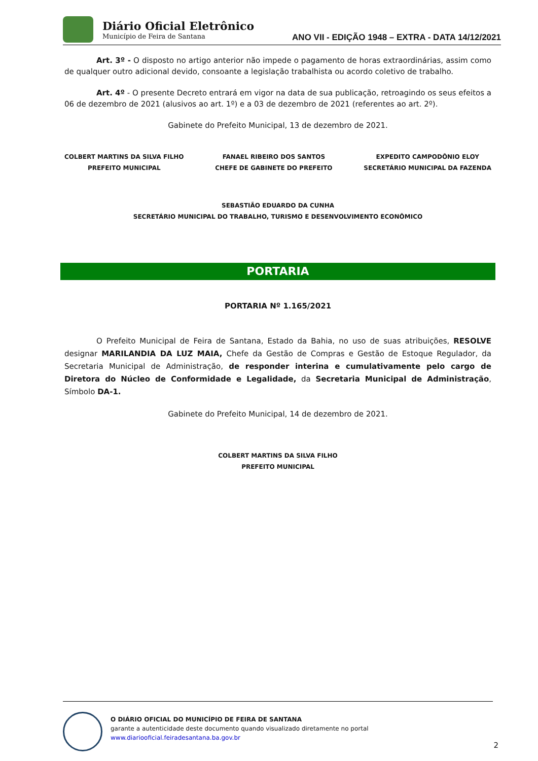Diário Oficial Eletrônico
Município de Feira de Santana
ANO VII - EDIÇÃO 1948 – EXTRA - DATA 14/12/2021
Art. 3º - O disposto no artigo anterior não impede o pagamento de horas extraordinárias, assim como de qualquer outro adicional devido, consoante a legislação trabalhista ou acordo coletivo de trabalho.
Art. 4º - O presente Decreto entrará em vigor na data de sua publicação, retroagindo os seus efeitos a 06 de dezembro de 2021 (alusivos ao art. 1º) e a 03 de dezembro de 2021 (referentes ao art. 2º).
Gabinete do Prefeito Municipal, 13 de dezembro de 2021.
COLBERT MARTINS DA SILVA FILHO
PREFEITO MUNICIPAL
FANAEL RIBEIRO DOS SANTOS
CHEFE DE GABINETE DO PREFEITO
EXPEDITO CAMPODÔNIO ELOY
SECRETÁRIO MUNICIPAL DA FAZENDA
SEBASTIÃO EDUARDO DA CUNHA
SECRETÁRIO MUNICIPAL DO TRABALHO, TURISMO E DESENVOLVIMENTO ECONÔMICO
PORTARIA
PORTARIA Nº 1.165/2021
O Prefeito Municipal de Feira de Santana, Estado da Bahia, no uso de suas atribuições, RESOLVE designar MARILANDIA DA LUZ MAIA, Chefe da Gestão de Compras e Gestão de Estoque Regulador, da Secretaria Municipal de Administração, de responder interina e cumulativamente pelo cargo de Diretora do Núcleo de Conformidade e Legalidade, da Secretaria Municipal de Administração, Símbolo DA-1.
Gabinete do Prefeito Municipal, 14 de dezembro de 2021.
COLBERT MARTINS DA SILVA FILHO
PREFEITO MUNICIPAL
O DIÁRIO OFICIAL DO MUNICÍPIO DE FEIRA DE SANTANA
garante a autenticidade deste documento quando visualizado diretamente no portal
www.diariooficial.feiradesantana.ba.gov.br
2